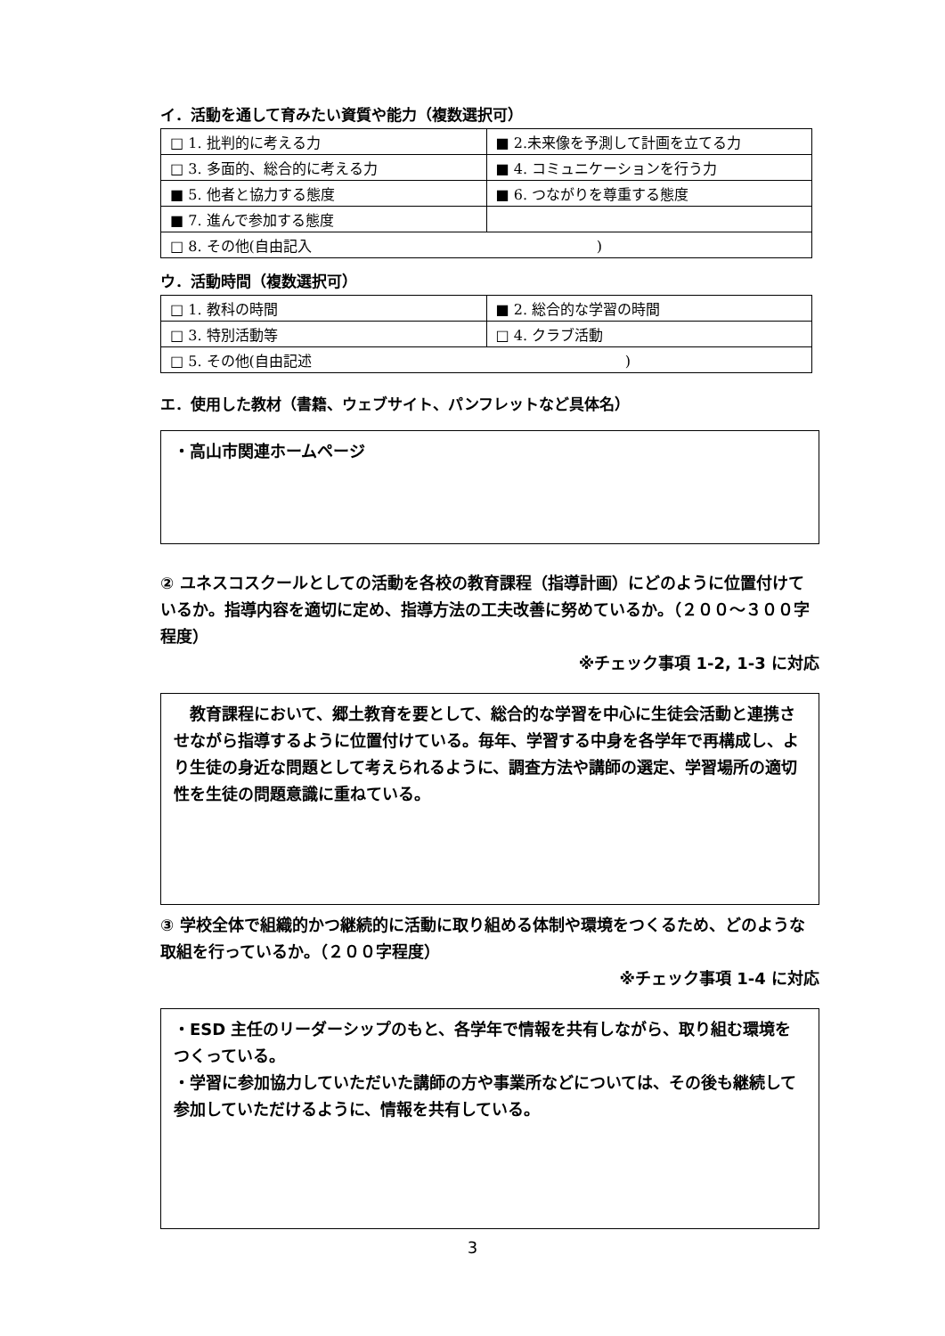イ．活動を通して育みたい資質や能力（複数選択可）
| □ 1. 批判的に考える力 | ■ 2.未来像を予測して計画を立てる力 |
| □ 3. 多面的、総合的に考える力 | ■ 4. コミュニケーションを行う力 |
| ■ 5. 他者と協力する態度 | ■ 6. つながりを尊重する態度 |
| ■ 7. 進んで参加する態度 | |
| □ 8. その他(自由記入 ) | |
ウ．活動時間（複数選択可）
| □ 1. 教科の時間 | ■ 2. 総合的な学習の時間 |
| □ 3. 特別活動等 | □ 4. クラブ活動 |
| □ 5. その他(自由記述 ) | |
エ．使用した教材（書籍、ウェブサイト、パンフレットなど具体名）
・高山市関連ホームページ
② ユネスコスクールとしての活動を各校の教育課程（指導計画）にどのように位置付けているか。指導内容を適切に定め、指導方法の工夫改善に努めているか。（２００～３００字程度）
※チェック事項 1-2, 1-3 に対応
　教育課程において、郷土教育を要として、総合的な学習を中心に生徒会活動と連携させながら指導するように位置付けている。毎年、学習する中身を各学年で再構成し、より生徒の身近な問題として考えられるように、調査方法や講師の選定、学習場所の適切性を生徒の問題意識に重ねている。
③ 学校全体で組織的かつ継続的に活動に取り組める体制や環境をつくるため、どのような取組を行っているか。（２００字程度）
※チェック事項 1-4 に対応
・ESD 主任のリーダーシップのもと、各学年で情報を共有しながら、取り組む環境をつくっている。
・学習に参加協力していただいた講師の方や事業所などについては、その後も継続して参加していただけるように、情報を共有している。
3